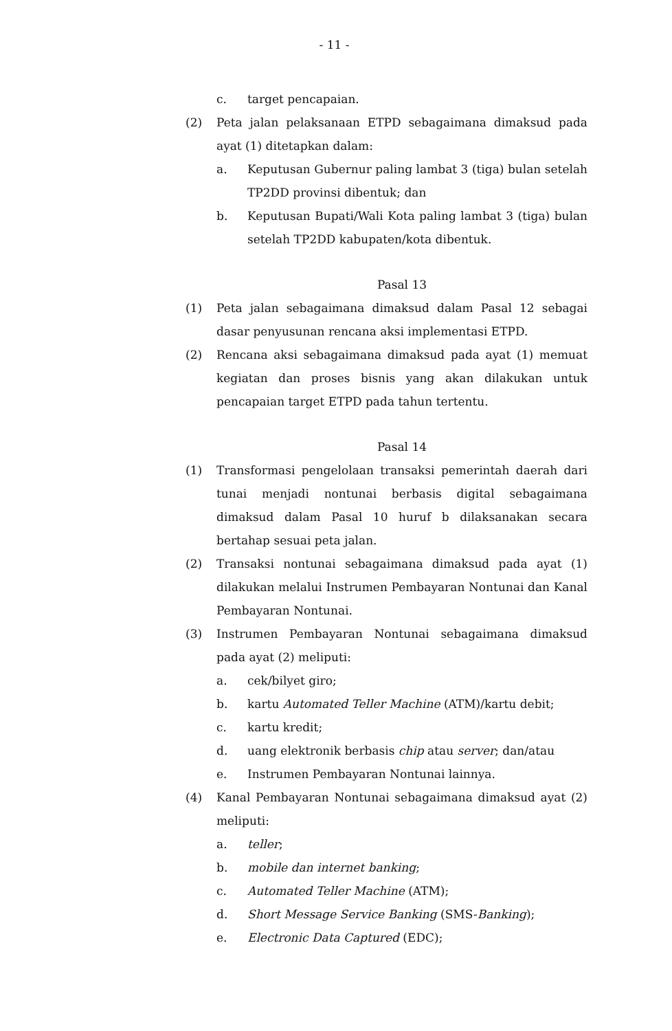- 11 -
c. target pencapaian.
(2) Peta jalan pelaksanaan ETPD sebagaimana dimaksud pada ayat (1) ditetapkan dalam:
a. Keputusan Gubernur paling lambat 3 (tiga) bulan setelah TP2DD provinsi dibentuk; dan
b. Keputusan Bupati/Wali Kota paling lambat 3 (tiga) bulan setelah TP2DD kabupaten/kota dibentuk.
Pasal 13
(1) Peta jalan sebagaimana dimaksud dalam Pasal 12 sebagai dasar penyusunan rencana aksi implementasi ETPD.
(2) Rencana aksi sebagaimana dimaksud pada ayat (1) memuat kegiatan dan proses bisnis yang akan dilakukan untuk pencapaian target ETPD pada tahun tertentu.
Pasal 14
(1) Transformasi pengelolaan transaksi pemerintah daerah dari tunai menjadi nontunai berbasis digital sebagaimana dimaksud dalam Pasal 10 huruf b dilaksanakan secara bertahap sesuai peta jalan.
(2) Transaksi nontunai sebagaimana dimaksud pada ayat (1) dilakukan melalui Instrumen Pembayaran Nontunai dan Kanal Pembayaran Nontunai.
(3) Instrumen Pembayaran Nontunai sebagaimana dimaksud pada ayat (2) meliputi:
a. cek/bilyet giro;
b. kartu Automated Teller Machine (ATM)/kartu debit;
c. kartu kredit;
d. uang elektronik berbasis chip atau server; dan/atau
e. Instrumen Pembayaran Nontunai lainnya.
(4) Kanal Pembayaran Nontunai sebagaimana dimaksud ayat (2) meliputi:
a. teller;
b. mobile dan internet banking;
c. Automated Teller Machine (ATM);
d. Short Message Service Banking (SMS-Banking);
e. Electronic Data Captured (EDC);